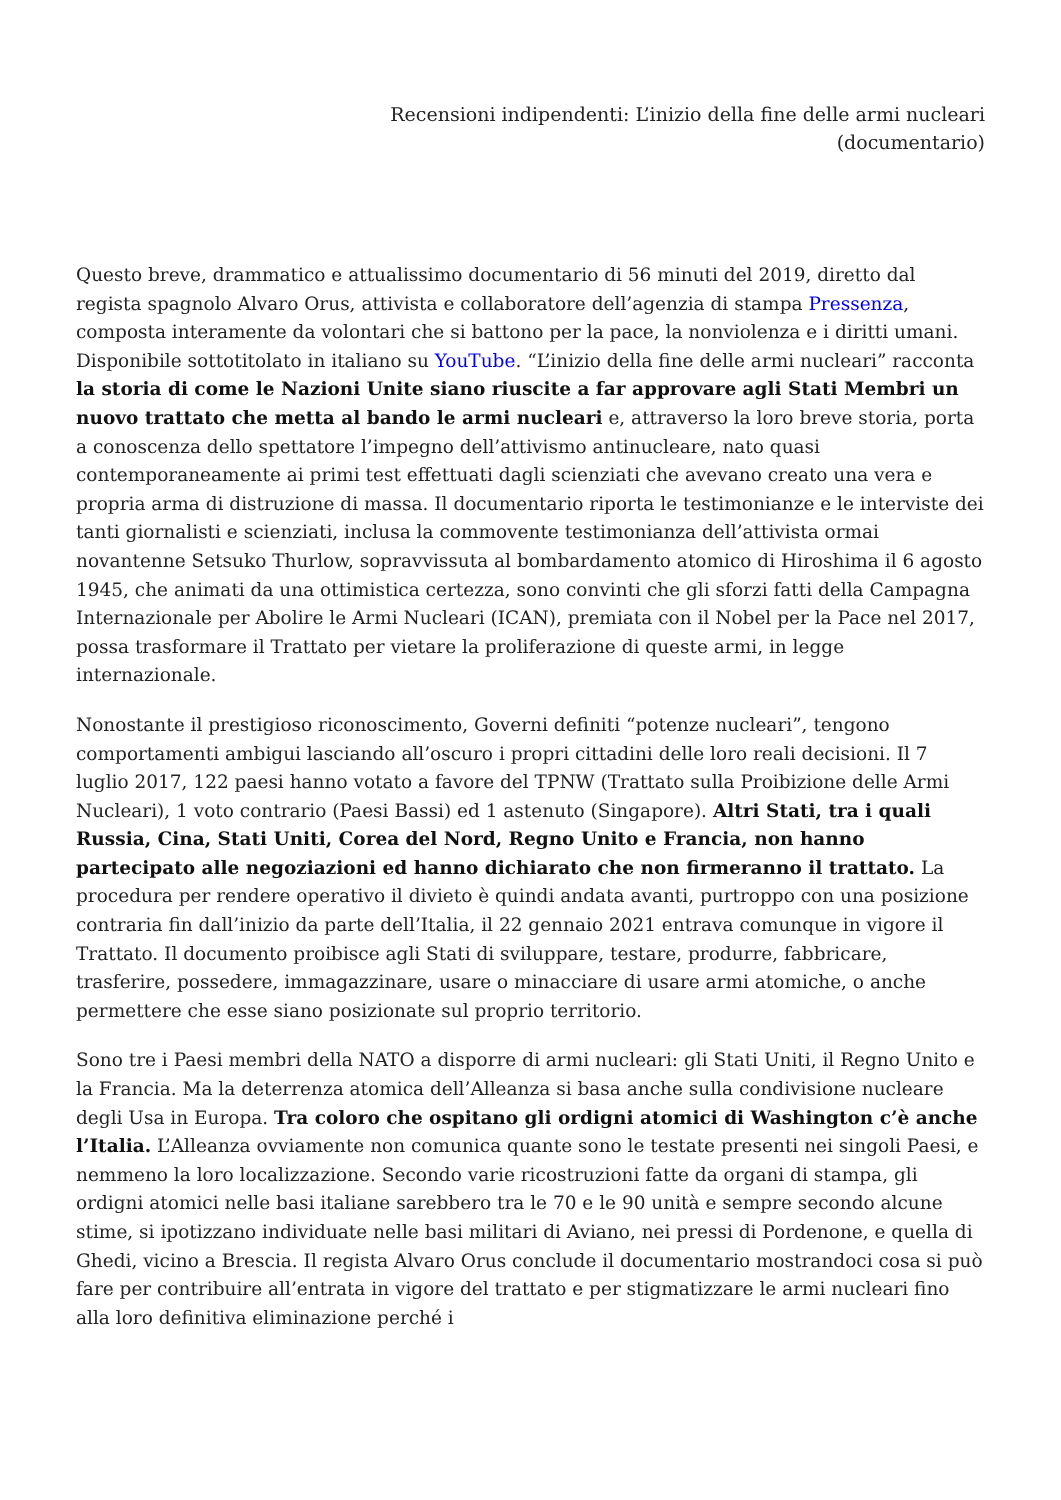Recensioni indipendenti: L’inizio della fine delle armi nucleari
(documentario)
Questo breve, drammatico e attualissimo documentario di 56 minuti del 2019, diretto dal regista spagnolo Alvaro Orus, attivista e collaboratore dell’agenzia di stampa Pressenza, composta interamente da volontari che si battono per la pace, la nonviolenza e i diritti umani. Disponibile sottotitolato in italiano su YouTube. “L’inizio della fine delle armi nucleari” racconta la storia di come le Nazioni Unite siano riuscite a far approvare agli Stati Membri un nuovo trattato che metta al bando le armi nucleari e, attraverso la loro breve storia, porta a conoscenza dello spettatore l’impegno dell’attivismo antinucleare, nato quasi contemporaneamente ai primi test effettuati dagli scienziati che avevano creato una vera e propria arma di distruzione di massa. Il documentario riporta le testimonianze e le interviste dei tanti giornalisti e scienziati, inclusa la commovente testimonianza dell’attivista ormai novantenne Setsuko Thurlow, sopravvissuta al bombardamento atomico di Hiroshima il 6 agosto 1945, che animati da una ottimistica certezza, sono convinti che gli sforzi fatti della Campagna Internazionale per Abolire le Armi Nucleari (ICAN), premiata con il Nobel per la Pace nel 2017, possa trasformare il Trattato per vietare la proliferazione di queste armi, in legge internazionale.
Nonostante il prestigioso riconoscimento, Governi definiti “potenze nucleari”, tengono comportamenti ambigui lasciando all’oscuro i propri cittadini delle loro reali decisioni. Il 7 luglio 2017, 122 paesi hanno votato a favore del TPNW (Trattato sulla Proibizione delle Armi Nucleari), 1 voto contrario (Paesi Bassi) ed 1 astenuto (Singapore). Altri Stati, tra i quali Russia, Cina, Stati Uniti, Corea del Nord, Regno Unito e Francia, non hanno partecipato alle negoziazioni ed hanno dichiarato che non firmeranno il trattato. La procedura per rendere operativo il divieto è quindi andata avanti, purtroppo con una posizione contraria fin dall’inizio da parte dell’Italia, il 22 gennaio 2021 entrava comunque in vigore il Trattato. Il documento proibisce agli Stati di sviluppare, testare, produrre, fabbricare, trasferire, possedere, immagazzinare, usare o minacciare di usare armi atomiche, o anche permettere che esse siano posizionate sul proprio territorio.
Sono tre i Paesi membri della NATO a disporre di armi nucleari: gli Stati Uniti, il Regno Unito e la Francia. Ma la deterrenza atomica dell’Alleanza si basa anche sulla condivisione nucleare degli Usa in Europa. Tra coloro che ospitano gli ordigni atomici di Washington c’è anche l’Italia. L’Alleanza ovviamente non comunica quante sono le testate presenti nei singoli Paesi, e nemmeno la loro localizzazione. Secondo varie ricostruzioni fatte da organi di stampa, gli ordigni atomici nelle basi italiane sarebbero tra le 70 e le 90 unità e sempre secondo alcune stime, si ipotizzano individuate nelle basi militari di Aviano, nei pressi di Pordenone, e quella di Ghedi, vicino a Brescia. Il regista Alvaro Orus conclude il documentario mostrandoci cosa si può fare per contribuire all’entrata in vigore del trattato e per stigmatizzare le armi nucleari fino alla loro definitiva eliminazione perché i